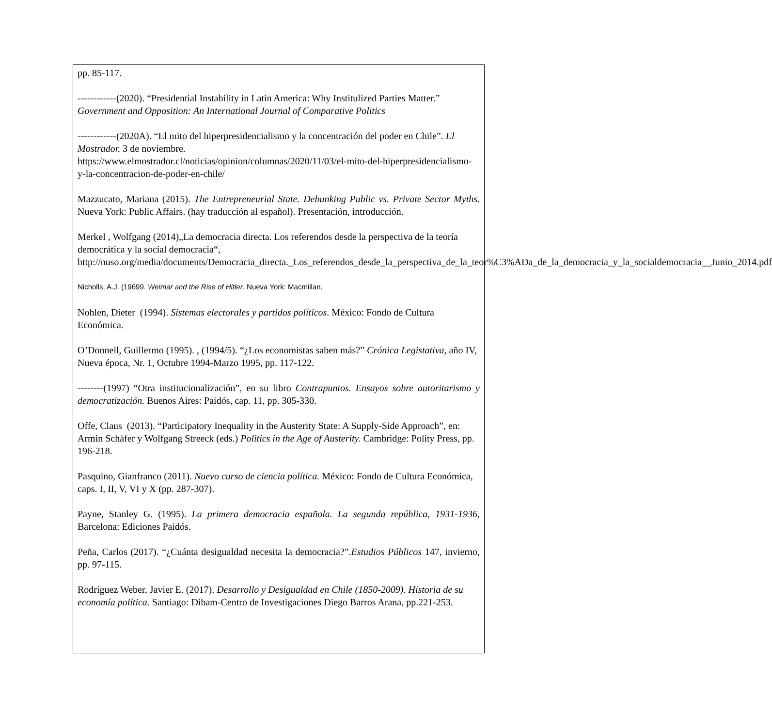pp. 85-117.
------------(2020). “Presidential Instability in Latin America: Why Institulized Parties Matter.” Government and Opposition: An International Journal of Comparative Politics
------------(2020A). “El mito del hiperpresidencialismo y la concentración del poder en Chile”. El Mostrador. 3 de noviembre.
https://www.elmostrador.cl/noticias/opinion/columnas/2020/11/03/el-mito-del-hiperpresidencialismo-y-la-concentracion-de-poder-en-chile/
Mazzucato, Mariana (2015). The Entrepreneurial State. Debunking Public vs. Private Sector Myths. Nueva York: Public Affairs. (hay traducción al español). Presentación, introducción.
Merkel , Wolfgang (2014)„La democracia directa. Los referendos desde la perspectiva de la teoría democrática y la social democracia“,
http://nuso.org/media/documents/Democracia_directa._Los_referendos_desde_la_perspectiva_de_la_teor%C3%ADa_de_la_democracia_y_la_socialdemocracia__Junio_2014.pdf
Nicholls, A.J. (19699. Weimar and the Rise of Hitler. Nueva York: Macmillan.
Nohlen, Dieter (1994). Sistemas electorales y partidos políticos. México: Fondo de Cultura Económica.
O’Donnell, Guillermo (1995). , (1994/5). “¿Los economistas saben más?” Crónica Legistativa, año IV, Nueva época, Nr. 1, Octubre 1994-Marzo 1995, pp. 117-122.
--------(1997) “Otra institucionalización”, en su libro Contrapuntos. Ensayos sobre autoritarismo y democratización. Buenos Aires: Paidós, cap. 11, pp. 305-330.
Offe, Claus (2013). “Participatory Inequality in the Austerity State: A Supply-Side Approach”, en: Armin Schäfer y Wolfgang Streeck (eds.) Politics in the Age of Austerity. Cambridge: Polity Press, pp. 196-218.
Pasquino, Gianfranco (2011). Nuevo curso de ciencia política. México: Fondo de Cultura Económica, caps. I, II, V, VI y X (pp. 287-307).
Payne, Stanley G. (1995). La primera democracia española. La segunda república, 1931-1936, Barcelona: Ediciones Paidós.
Peña, Carlos (2017). “¿Cuánta desigualdad necesita la democracia?”.Estudios Públicos 147, invierno, pp. 97-115.
Rodríguez Weber, Javier E. (2017). Desarrollo y Desigualdad en Chile (1850-2009). Historia de su economía política. Santiago: Dibam-Centro de Investigaciones Diego Barros Arana, pp.221-253.